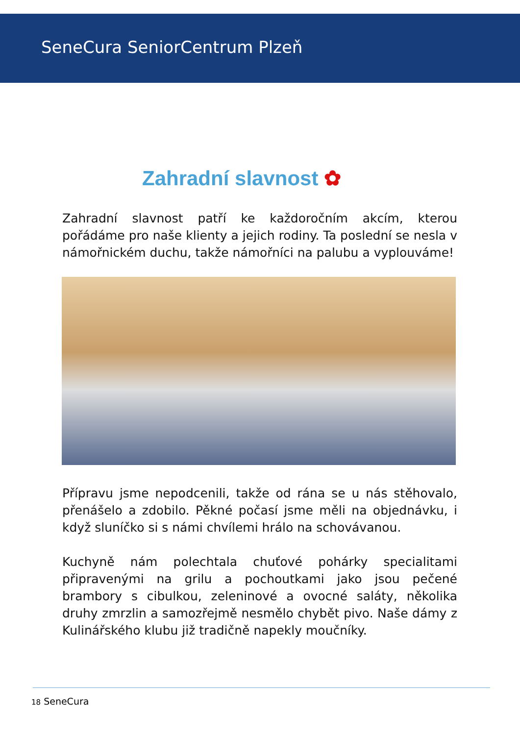SeneCura SeniorCentrum Plzeň
Zahradní slavnost ✿
Zahradní slavnost patří ke každoročním akcím, kterou pořádáme pro naše klienty a jejich rodiny. Ta poslední se nesla v námořnickém duchu, takže námořníci na palubu a vyplouváme!
Přípravu jsme nepodcenili, takže od rána se u nás stěhovalo, přenášelo a zdobilo. Pěkné počasí jsme měli na objednávku, i když sluníčko si s námi chvílemi hrálo na schovávanou.
Kuchyně nám polechtala chuťové pohárky specialitami připravenými na grilu a pochoutkami jako jsou pečené brambory s cibulkou, zeleninové a ovocné saláty, několika druhy zmrzlin a samozřejmě nesmělo chybět pivo. Naše dámy z Kulinářského klubu již tradičně napekly moučníky.
18 SeneCura